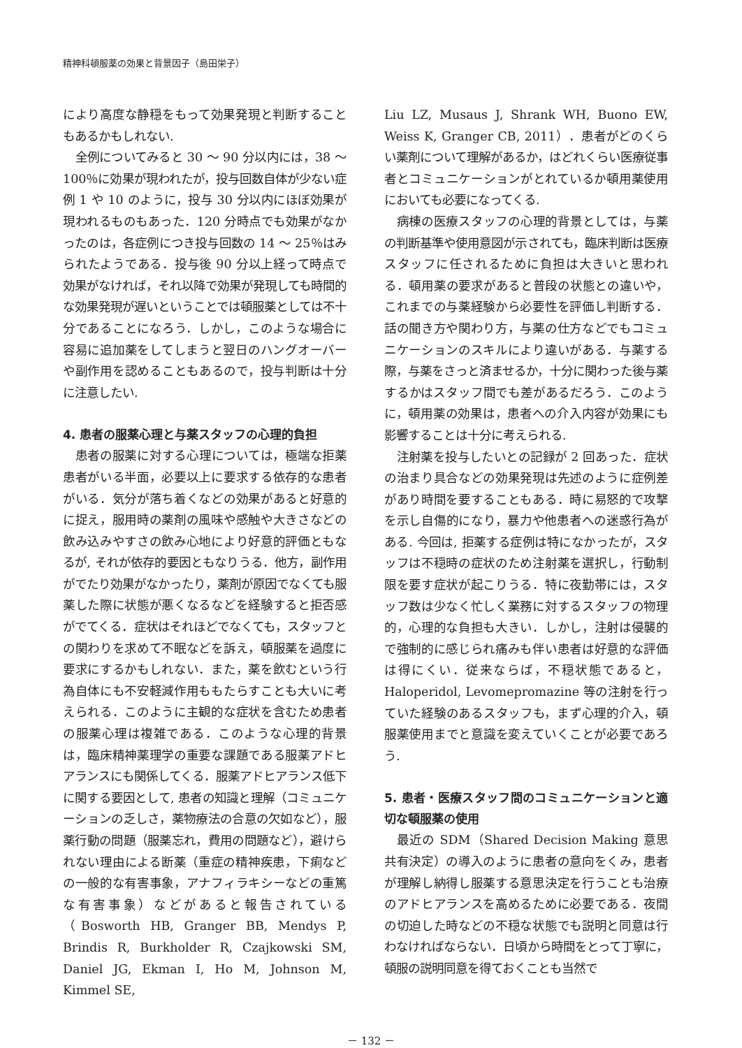精神科頓服薬の効果と背景因子（島田栄子）
により高度な静穏をもって効果発現と判断することもあるかもしれない.
全例についてみると 30 ～ 90 分以内には，38 ～ 100％に効果が現われたが，投与回数自体が少ない症例 1 や 10 のように，投与 30 分以内にほぼ効果が現われるものもあった．120 分時点でも効果がなかったのは，各症例につき投与回数の 14 ～ 25％はみられたようである．投与後 90 分以上経って時点で効果がなければ，それ以降で効果が発現しても時間的な効果発現が遅いということでは頓服薬としては不十分であることになろう．しかし，このような場合に容易に追加薬をしてしまうと翌日のハングオーバーや副作用を認めることもあるので，投与判断は十分に注意したい.
4. 患者の服薬心理と与薬スタッフの心理的負担
患者の服薬に対する心理については，極端な拒薬患者がいる半面，必要以上に要求する依存的な患者がいる．気分が落ち着くなどの効果があると好意的に捉え，服用時の薬剤の風味や感触や大きさなどの飲み込みやすさの飲み心地により好意的評価ともなるが, それが依存的要因ともなりうる．他方，副作用がでたり効果がなかったり，薬剤が原因でなくても服薬した際に状態が悪くなるなどを経験すると拒否感がでてくる．症状はそれほどでなくても，スタッフとの関わりを求めて不眠などを訴え，頓服薬を過度に要求にするかもしれない．また，薬を飲むという行為自体にも不安軽減作用ももたらすことも大いに考えられる．このように主観的な症状を含むため患者の服薬心理は複雑である．このような心理的背景は，臨床精神薬理学の重要な課題である服薬アドヒアランスにも関係してくる．服薬アドヒアランス低下に関する要因として, 患者の知識と理解（コミュニケーションの乏しさ，薬物療法の合意の欠如など），服薬行動の問題（服薬忘れ，費用の問題など），避けられない理由による断薬（重症の精神疾患，下痢などの一般的な有害事象，アナフィラキシーなどの重篤な有害事象）などがあると報告されている（Bosworth HB, Granger BB, Mendys P, Brindis R, Burkholder R, Czajkowski SM, Daniel JG, Ekman I, Ho M, Johnson M, Kimmel SE,
Liu LZ, Musaus J, Shrank WH, Buono EW, Weiss K, Granger CB, 2011）．患者がどのくらい薬剤について理解があるか，はどれくらい医療従事者とコミュニケーションがとれているか頓用薬使用においても必要になってくる.
病棟の医療スタッフの心理的背景としては，与薬の判断基準や使用意図が示されても，臨床判断は医療スタッフに任されるために負担は大きいと思われる．頓用薬の要求があると普段の状態との違いや，これまでの与薬経験から必要性を評価し判断する．話の聞き方や関わり方，与薬の仕方などでもコミュニケーションのスキルにより違いがある．与薬する際，与薬をさっと済ませるか，十分に関わった後与薬するかはスタッフ間でも差があるだろう．このように，頓用薬の効果は，患者への介入内容が効果にも影響することは十分に考えられる.
注射薬を投与したいとの記録が 2 回あった．症状の治まり具合などの効果発現は先述のように症例差があり時間を要することもある．時に易怒的で攻撃を示し自傷的になり，暴力や他患者への迷惑行為がある. 今回は, 拒薬する症例は特になかったが，スタッフは不穏時の症状のため注射薬を選択し，行動制限を要す症状が起こりうる．特に夜勤帯には，スタッフ数は少なく忙しく業務に対するスタッフの物理的，心理的な負担も大きい．しかし，注射は侵襲的で強制的に感じられ痛みも伴い患者は好意的な評価は得にくい．従来ならば，不穏状態であると，Haloperidol, Levomepromazine 等の注射を行っていた経験のあるスタッフも，まず心理的介入，頓服薬使用までと意識を変えていくことが必要であろう.
5. 患者・医療スタッフ間のコミュニケーションと適切な頓服薬の使用
最近の SDM（Shared Decision Making 意思共有決定）の導入のように患者の意向をくみ，患者が理解し納得し服薬する意思決定を行うことも治療のアドヒアランスを高めるために必要である．夜間の切迫した時などの不穏な状態でも説明と同意は行わなければならない．日頃から時間をとって丁寧に，頓服の説明同意を得ておくことも当然で
－ 132 －